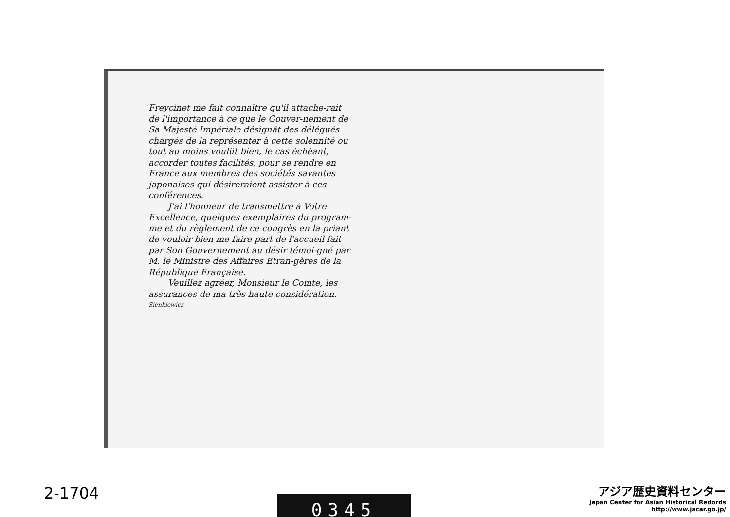Freycinet me fait connaître qu'il attache-rait de l'importance à ce que le Gouver-nement de Sa Majesté Impériale désignât des délégués chargés de la représenter à cette solennité ou tout au moins voulût bien, le cas échéant, accorder toutes facilités, pour se rendre en France aux membres des sociétés savantes japonaises qui désireraient assister à ces conférences.
J'ai l'honneur de transmettre à Votre Excellence, quelques exemplaires du program-me et du règlement de ce congrès en la priant de vouloir bien me faire part de l'accueil fait par Son Gouvernement au désir témoi-gné par M. le Ministre des Affaires Etran-gères de la République Française.
Veuillez agréer, Monsieur le Comte, les assurances de ma très haute considération.
Sienkiewicz
2-1704
0345
アジア歴史資料センター
Japan Center for Asian Historical Redords
http://www.jacar.go.jp/